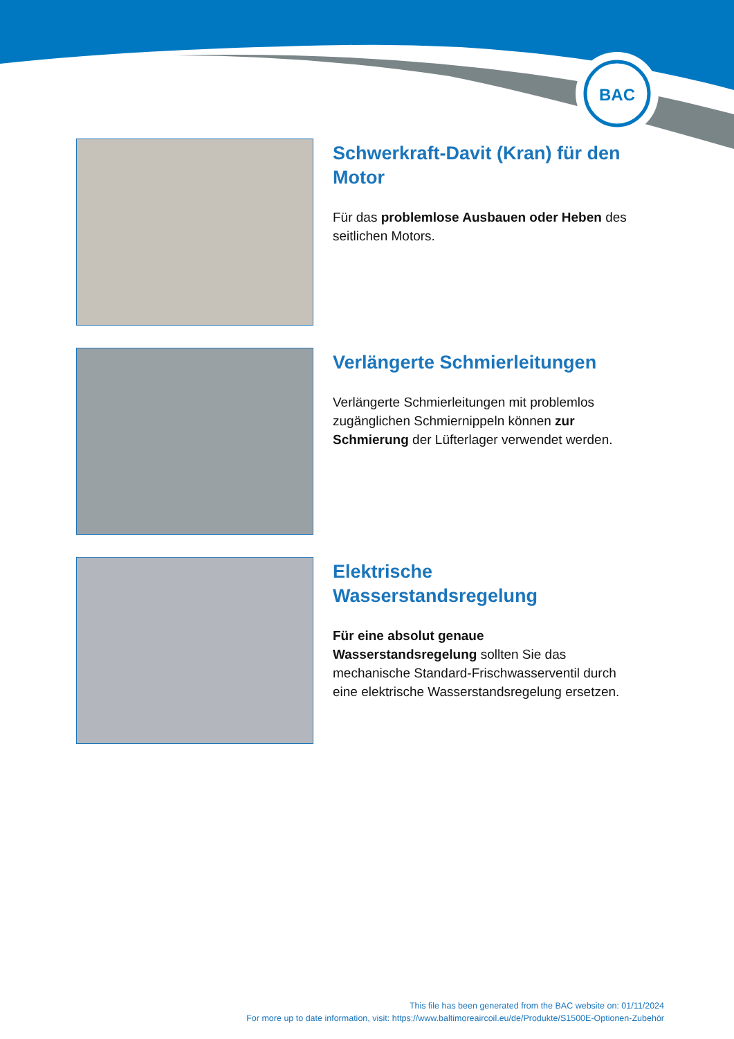BAC
Schwerkraft-Davit (Kran) für den Motor
Für das problemlose Ausbauen oder Heben des seitlichen Motors.
Verlängerte Schmierleitungen
Verlängerte Schmierleitungen mit problemlos zugänglichen Schmiernippeln können zur Schmierung der Lüfterlager verwendet werden.
Elektrische Wasserstandsregelung
Für eine absolut genaue Wasserstandsregelung sollten Sie das mechanische Standard-Frischwasserventil durch eine elektrische Wasserstandsregelung ersetzen.
This file has been generated from the BAC website on: 01/11/2024
For more up to date information, visit: https://www.baltimoreaircoil.eu/de/Produkte/S1500E-Optionen-Zubehör